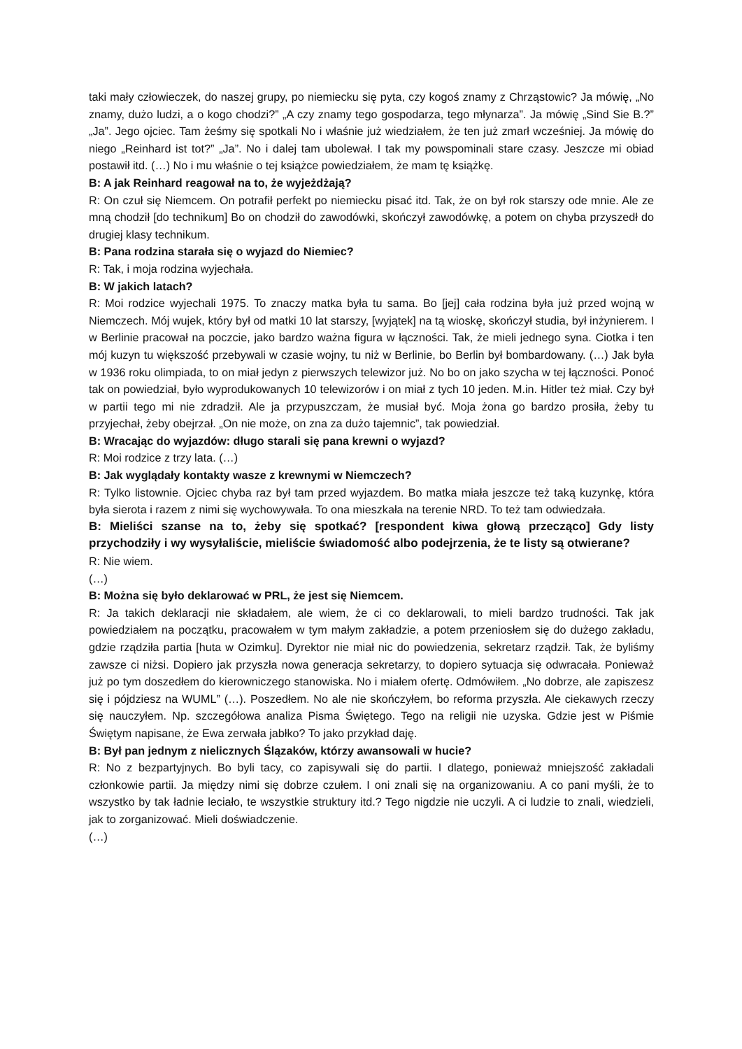taki mały człowieczek, do naszej grupy, po niemiecku się pyta, czy kogoś znamy z Chrząstowic? Ja mówię, „No znamy, dużo ludzi, a o kogo chodzi?” „A czy znamy tego gospodarza, tego młynarza”. Ja mówię „Sind Sie B.?” „Ja”. Jego ojciec. Tam żeśmy się spotkali No i właśnie już wiedziałem, że ten już zmarł wcześniej. Ja mówię do niego „Reinhard ist tot?” „Ja”. No i dalej tam ubolewał. I tak my powspominali stare czasy. Jeszcze mi obiad postawił itd. (…) No i mu właśnie o tej książce powiedziałem, że mam tę książkę.
B: A jak Reinhard reagował na to, że wyjeżdżają?
R: On czuł się Niemcem. On potrafił perfekt po niemiecku pisać itd. Tak, że on był rok starszy ode mnie. Ale ze mną chodził [do technikum] Bo on chodził do zawodówki, skończył zawodówkę, a potem on chyba przyszedł do drugiej klasy technikum.
B: Pana rodzina starała się o wyjazd do Niemiec?
R: Tak, i moja rodzina wyjechała.
B: W jakich latach?
R: Moi rodzice wyjechali 1975. To znaczy matka była tu sama. Bo [jej] cała rodzina była już przed wojną w Niemczech. Mój wujek, który był od matki 10 lat starszy, [wyjątek] na tą wioskę, skończył studia, był inżynierem. I w Berlinie pracował na poczcie, jako bardzo ważna figura w łączności. Tak, że mieli jednego syna. Ciotka i ten mój kuzyn tu większość przebywali w czasie wojny, tu niż w Berlinie, bo Berlin był bombardowany. (…) Jak była w 1936 roku olimpiada, to on miał jedyn z pierwszych telewizor już. No bo on jako szycha w tej łączności. Ponoć tak on powiedział, było wyprodukowanych 10 telewizorów i on miał z tych 10 jeden. M.in. Hitler też miał. Czy był w partii tego mi nie zdradził. Ale ja przypuszczam, że musiał być. Moja żona go bardzo prosiła, żeby tu przyjechał, żeby obejrzał. „On nie może, on zna za dużo tajemnic”, tak powiedział.
B: Wracając do wyjazdów: długo starali się pana krewni o wyjazd?
R: Moi rodzice z trzy lata. (…)
B: Jak wyglądały kontakty wasze z krewnymi w Niemczech?
R: Tylko listownie. Ojciec chyba raz był tam przed wyjazdem. Bo matka miała jeszcze też taką kuzynkę, która była sierota i razem z nimi się wychowywała. To ona mieszkała na terenie NRD. To też tam odwiedzała.
B: Mieliści szanse na to, żeby się spotkać? [respondent kiwa głową przecząco] Gdy listy przychodziły i wy wysyłaliście, mieliście świadomość albo podejrzenia, że te listy są otwierane?
R: Nie wiem.
(…)
B: Można się było deklarować w PRL, że jest się Niemcem.
R: Ja takich deklaracji nie składałem, ale wiem, że ci co deklarowali, to mieli bardzo trudności. Tak jak powiedziałem na początku, pracowałem w tym małym zakładzie, a potem przeniosłem się do dużego zakładu, gdzie rządziła partia [huta w Ozimku]. Dyrektor nie miał nic do powiedzenia, sekretarz rządził. Tak, że byliśmy zawsze ci niżsi. Dopiero jak przyszła nowa generacja sekretarzy, to dopiero sytuacja się odwracała. Ponieważ już po tym doszedłem do kierowniczego stanowiska. No i miałem ofertę. Odmówiłem. „No dobrze, ale zapiszesz się i pójdziesz na WUML” (…). Poszedłem. No ale nie skończyłem, bo reforma przyszła. Ale ciekawych rzeczy się nauczyłem. Np. szczegółowa analiza Pisma Świętego. Tego na religii nie uzyska. Gdzie jest w Piśmie Świętym napisane, że Ewa zerwała jabłko? To jako przykład daję.
B: Był pan jednym z nielicznych Ślązaków, którzy awansowali w hucie?
R: No z bezpartyjnych. Bo byli tacy, co zapisywali się do partii. I dlatego, ponieważ mniejszość zakładali członkowie partii. Ja między nimi się dobrze czułem. I oni znali się na organizowaniu. A co pani myśli, że to wszystko by tak ładnie leciało, te wszystkie struktury itd.? Tego nigdzie nie uczyli. A ci ludzie to znali, wiedzieli, jak to zorganizować. Mieli doświadczenie.
(…)